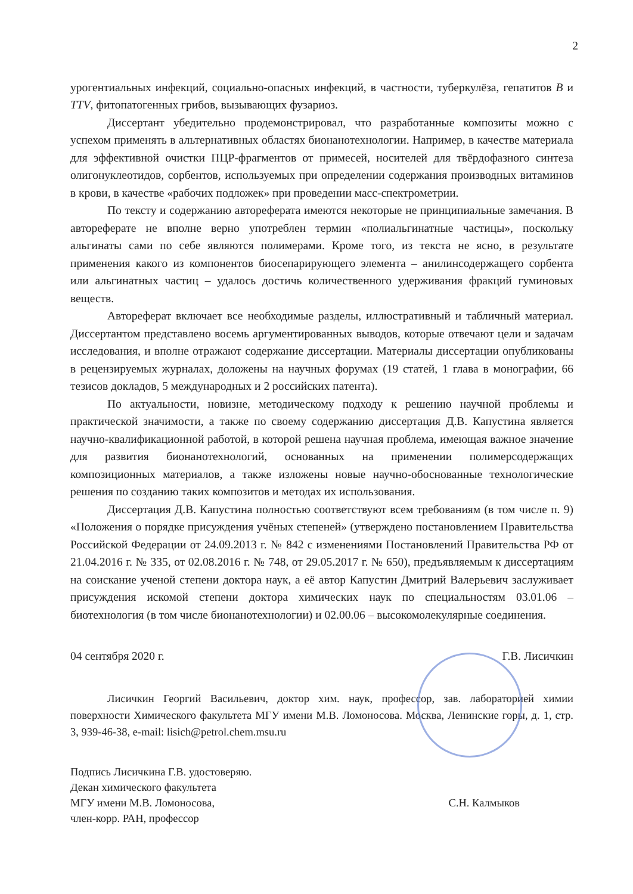2
урогентиальных инфекций, социально-опасных инфекций, в частности, туберкулёза, гепатитов B и TTV, фитопатогенных грибов, вызывающих фузариоз.
Диссертант убедительно продемонстрировал, что разработанные композиты можно с успехом применять в альтернативных областях бионанотехнологии. Например, в качестве материала для эффективной очистки ПЦР-фрагментов от примесей, носителей для твёрдофазного синтеза олигонуклеотидов, сорбентов, используемых при определении содержания производных витаминов в крови, в качестве «рабочих подложек» при проведении масс-спектрометрии.
По тексту и содержанию автореферата имеются некоторые не принципиальные замечания. В автореферате не вполне верно употреблен термин «полиальгинатные частицы», поскольку альгинаты сами по себе являются полимерами. Кроме того, из текста не ясно, в результате применения какого из компонентов биосепарирующего элемента – анилинсодержащего сорбента или альгинатных частиц – удалось достичь количественного удерживания фракций гуминовых веществ.
Автореферат включает все необходимые разделы, иллюстративный и табличный материал. Диссертантом представлено восемь аргументированных выводов, которые отвечают цели и задачам исследования, и вполне отражают содержание диссертации. Материалы диссертации опубликованы в рецензируемых журналах, доложены на научных форумах (19 статей, 1 глава в монографии, 66 тезисов докладов, 5 международных и 2 российских патента).
По актуальности, новизне, методическому подходу к решению научной проблемы и практической значимости, а также по своему содержанию диссертация Д.В. Капустина является научно-квалификационной работой, в которой решена научная проблема, имеющая важное значение для развития бионанотехнологий, основанных на применении полимерсодержащих композиционных материалов, а также изложены новые научно-обоснованные технологические решения по созданию таких композитов и методах их использования.
Диссертация Д.В. Капустина полностью соответствуют всем требованиям (в том числе п. 9) «Положения о порядке присуждения учёных степеней» (утверждено постановлением Правительства Российской Федерации от 24.09.2013 г. № 842 с изменениями Постановлений Правительства РФ от 21.04.2016 г. № 335, от 02.08.2016 г. № 748, от 29.05.2017 г. № 650), предъявляемым к диссертациям на соискание ученой степени доктора наук, а её автор Капустин Дмитрий Валерьевич заслуживает присуждения искомой степени доктора химических наук по специальностям 03.01.06 – биотехнология (в том числе бионанотехнологии) и 02.00.06 – высокомолекулярные соединения.
04 сентября 2020 г. Г.В. Лисичкин
Лисичкин Георгий Васильевич, доктор хим. наук, профессор, зав. лабораторией химии поверхности Химического факультета МГУ имени М.В. Ломоносова. Москва, Ленинские горы, д. 1, стр. 3, 939-46-38, e-mail: lisich@petrol.chem.msu.ru
Подпись Лисичкина Г.В. удостоверяю.
Декан химического факультета
МГУ имени М.В. Ломоносова,
член-корр. РАН, профессор
С.Н. Калмыков